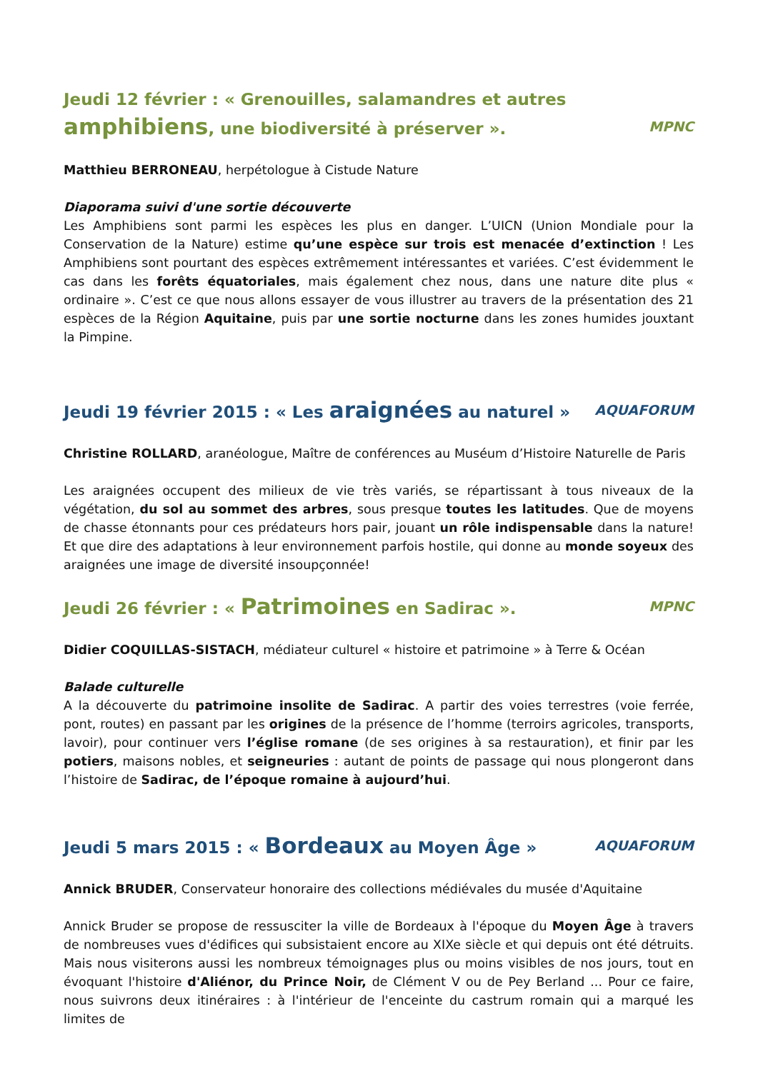Jeudi 12 février : « Grenouilles, salamandres et autres amphibiens, une biodiversité à préserver ». MPNC
Matthieu BERRONEAU, herpétologue à Cistude Nature
Diaporama suivi d'une sortie découverte
Les Amphibiens sont parmi les espèces les plus en danger. L’UICN (Union Mondiale pour la Conservation de la Nature) estime qu’une espèce sur trois est menacée d’extinction ! Les Amphibiens sont pourtant des espèces extrêmement intéressantes et variées. C’est évidemment le cas dans les forêts équatoriales, mais également chez nous, dans une nature dite plus « ordinaire ». C’est ce que nous allons essayer de vous illustrer au travers de la présentation des 21 espèces de la Région Aquitaine, puis par une sortie nocturne dans les zones humides jouxtant la Pimpine.
Jeudi 19 février 2015 : « Les araignées au naturel » AQUAFORUM
Christine ROLLARD, aranéologue, Maître de conférences au Muséum d’Histoire Naturelle de Paris
Les araignées occupent des milieux de vie très variés, se répartissant à tous niveaux de la végétation, du sol au sommet des arbres, sous presque toutes les latitudes. Que de moyens de chasse étonnants pour ces prédateurs hors pair, jouant un rôle indispensable dans la nature! Et que dire des adaptations à leur environnement parfois hostile, qui donne au monde soyeux des araignées une image de diversité insoupçonnée!
Jeudi 26 février : « Patrimoines en Sadirac ». MPNC
Didier COQUILLAS-SISTACH, médiateur culturel « histoire et patrimoine » à Terre & Océan
Balade culturelle
A la découverte du patrimoine insolite de Sadirac. A partir des voies terrestres (voie ferrée, pont, routes) en passant par les origines de la présence de l’homme (terroirs agricoles, transports, lavoir), pour continuer vers l’église romane (de ses origines à sa restauration), et finir par les potiers, maisons nobles, et seigneuries : autant de points de passage qui nous plongeront dans l’histoire de Sadirac, de l’époque romaine à aujourd’hui.
Jeudi 5 mars 2015 : « Bordeaux au Moyen Âge » AQUAFORUM
Annick BRUDER, Conservateur honoraire des collections médiévales du musée d'Aquitaine
Annick Bruder se propose de ressusciter la ville de Bordeaux à l'époque du Moyen Âge à travers de nombreuses vues d'édifices qui subsistaient encore au XIXe siècle et qui depuis ont été détruits. Mais nous visiterons aussi les nombreux témoignages plus ou moins visibles de nos jours, tout en évoquant l'histoire d'Aliénor, du Prince Noir, de Clément V ou de Pey Berland ... Pour ce faire, nous suivrons deux itinéraires : à l'intérieur de l'enceinte du castrum romain qui a marqué les limites de